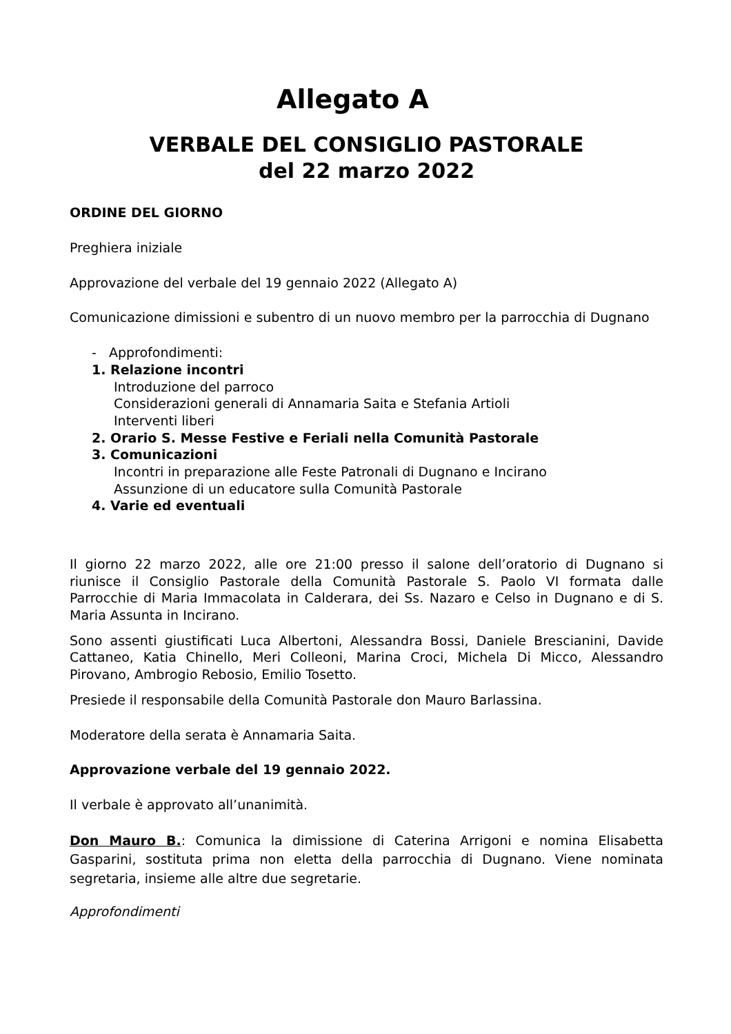Allegato A
VERBALE DEL CONSIGLIO PASTORALE
del 22 marzo 2022
ORDINE DEL GIORNO
Preghiera iniziale
Approvazione del verbale del 19 gennaio 2022 (Allegato A)
Comunicazione dimissioni e subentro di un nuovo membro per la parrocchia di Dugnano
- Approfondimenti:
1. Relazione incontri
Introduzione del parroco
Considerazioni generali di Annamaria Saita e Stefania Artioli
Interventi liberi
2. Orario S. Messe Festive e Feriali nella Comunità Pastorale
3. Comunicazioni
Incontri in preparazione alle Feste Patronali di Dugnano e Incirano
Assunzione di un educatore sulla Comunità Pastorale
4. Varie ed eventuali
Il giorno 22 marzo 2022, alle ore 21:00 presso il salone dell’oratorio di Dugnano si riunisce il Consiglio Pastorale della Comunità Pastorale S. Paolo VI formata dalle Parrocchie di Maria Immacolata in Calderara, dei Ss. Nazaro e Celso in Dugnano e di S. Maria Assunta in Incirano.
Sono assenti giustificati Luca Albertoni, Alessandra Bossi, Daniele Brescianini, Davide Cattaneo, Katia Chinello, Meri Colleoni, Marina Croci, Michela Di Micco, Alessandro Pirovano, Ambrogio Rebosio, Emilio Tosetto.
Presiede il responsabile della Comunità Pastorale don Mauro Barlassina.
Moderatore della serata è Annamaria Saita.
Approvazione verbale del 19 gennaio 2022.
Il verbale è approvato all’unanimità.
Don Mauro B.: Comunica la dimissione di Caterina Arrigoni e nomina Elisabetta Gasparini, sostituta prima non eletta della parrocchia di Dugnano. Viene nominata segretaria, insieme alle altre due segretarie.
Approfondimenti